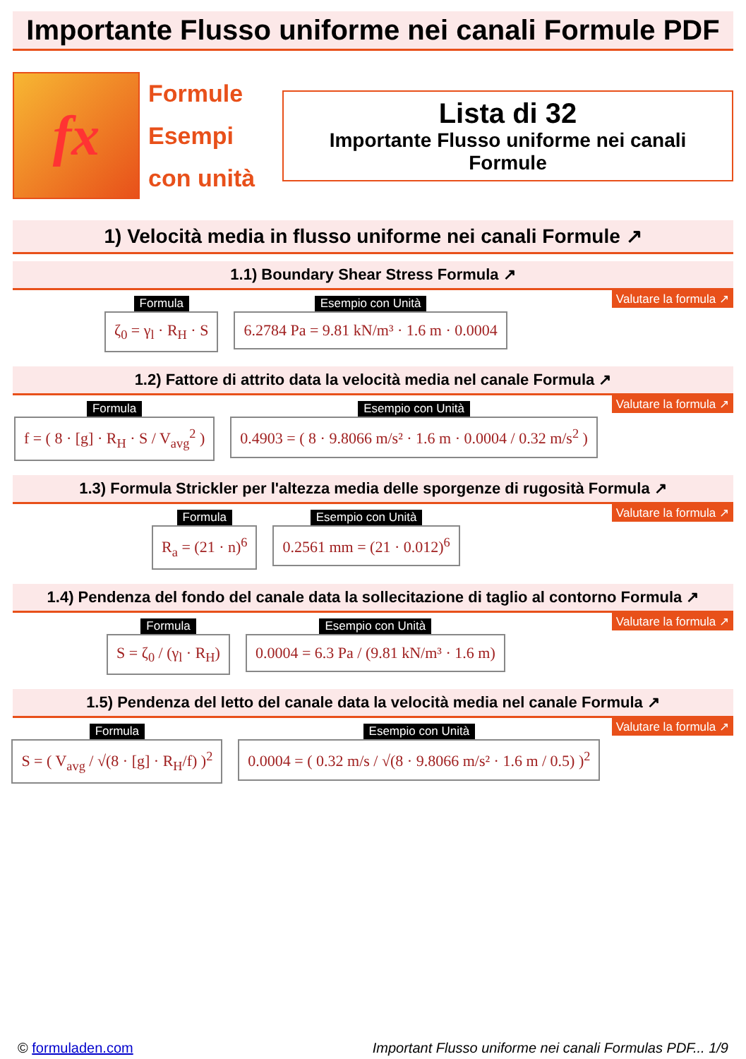Importante Flusso uniforme nei canali Formule PDF
fx
Formule
Esempi
con unità
Lista di 32
Importante Flusso uniforme nei canali Formule
1) Velocità media in flusso uniforme nei canali Formule ↗
1.1) Boundary Shear Stress Formula ↗
Valutare la formula ↗
Formula
ζ<sub>0</sub> = γ<sub>l</sub> · R<sub>H</sub> · S
Esempio con Unità
6.2784 Pa = 9.81 kN/m³ · 1.6 m · 0.0004
1.2) Fattore di attrito data la velocità media nel canale Formula ↗
Valutare la formula ↗
Formula
f = ( 8 · [g] · R<sub>H</sub> · S / V<sub>avg</sub><sup>2</sup> )
Esempio con Unità
0.4903 = ( 8 · 9.8066 m/s² · 1.6 m · 0.0004 / 0.32 m/s<sup>2</sup> )
1.3) Formula Strickler per l'altezza media delle sporgenze di rugosità Formula ↗
Valutare la formula ↗
Formula
R<sub>a</sub> = (21 · n)<sup>6</sup>
Esempio con Unità
0.2561 mm = (21 · 0.012)<sup>6</sup>
1.4) Pendenza del fondo del canale data la sollecitazione di taglio al contorno Formula ↗
Valutare la formula ↗
Formula
S = ζ<sub>0</sub> / (γ<sub>l</sub> · R<sub>H</sub>)
Esempio con Unità
0.0004 = 6.3 Pa / (9.81 kN/m³ · 1.6 m)
1.5) Pendenza del letto del canale data la velocità media nel canale Formula ↗
Valutare la formula ↗
Formula
S = ( V<sub>avg</sub> / √(8 · [g] · R<sub>H</sub>/f) )<sup>2</sup>
Esempio con Unità
0.0004 = ( 0.32 m/s / √(8 · 9.8066 m/s² · 1.6 m / 0.5) )<sup>2</sup>
© formuladen.com Important Flusso uniforme nei canali Formulas PDF... 1/9